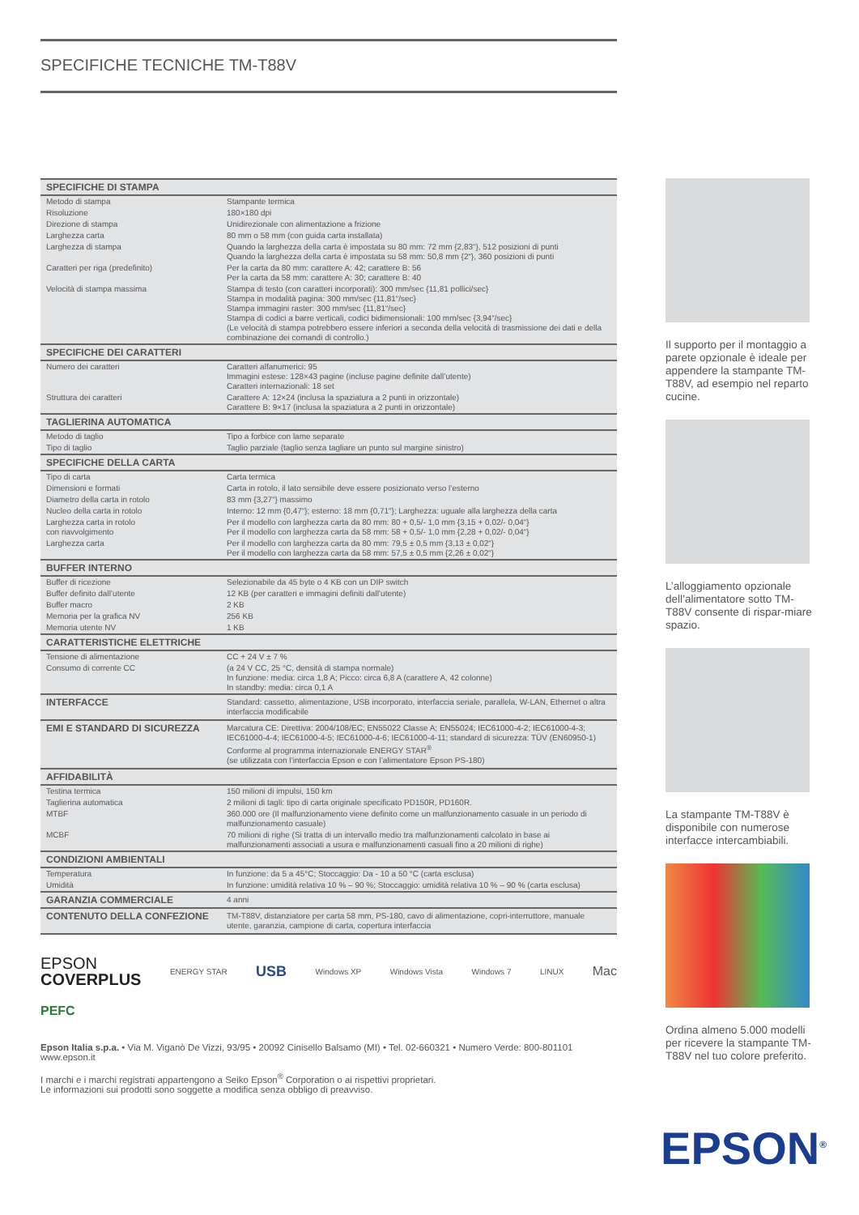SPECIFICHE TECNICHE TM-T88V
| SPECIFICHE DI STAMPA | |
| Metodo di stampa | Stampante termica |
| Risoluzione | 180×180 dpi |
| Direzione di stampa | Unidirezionale con alimentazione a frizione |
| Larghezza carta | 80 mm o 58 mm (con guida carta installata) |
| Larghezza di stampa | Quando la larghezza della carta è impostata su 80 mm: 72 mm {2,83“}, 512 posizioni di punti Quando la larghezza della carta è impostata su 58 mm: 50,8 mm {2“}, 360 posizioni di punti |
| Caratteri per riga (predefinito) | Per la carta da 80 mm: carattere A: 42; carattere B: 56 Per la carta da 58 mm: carattere A: 30; carattere B: 40 |
| Velocità di stampa massima | Stampa di testo (con caratteri incorporati): 300 mm/sec {11,81 pollici/sec} Stampa in modalità pagina: 300 mm/sec {11,81“/sec} Stampa immagini raster: 300 mm/sec {11,81“/sec} Stampa di codici a barre verticali, codici bidimensionali: 100 mm/sec {3,94“/sec} (Le velocità di stampa potrebbero essere inferiori a seconda della velocità di trasmissione dei dati e della combinazione dei comandi di controllo.) |
| SPECIFICHE DEI CARATTERI | |
| Numero dei caratteri | Caratteri alfanumerici: 95 Immagini estese: 128×43 pagine (incluse pagine definite dall’utente) Caratteri internazionali: 18 set |
| Struttura dei caratteri | Carattere A: 12×24 (inclusa la spaziatura a 2 punti in orizzontale) Carattere B: 9×17 (inclusa la spaziatura a 2 punti in orizzontale) |
| TAGLIERINA AUTOMATICA | |
| Metodo di taglio | Tipo a forbice con lame separate |
| Tipo di taglio | Taglio parziale (taglio senza tagliare un punto sul margine sinistro) |
| SPECIFICHE DELLA CARTA | |
| Tipo di carta | Carta termica |
| Dimensioni e formati | Carta in rotolo, il lato sensibile deve essere posizionato verso l’esterno |
| Diametro della carta in rotolo | 83 mm {3,27“} massimo |
| Nucleo della carta in rotolo | Interno: 12 mm {0,47“}; esterno: 18 mm {0,71“}; Larghezza: uguale alla larghezza della carta |
| Larghezza carta in rotolo con riavvolgimento | Per il modello con larghezza carta da 80 mm: 80 + 0,5/- 1,0 mm {3,15 + 0,02/- 0,04“} Per il modello con larghezza carta da 58 mm: 58 + 0,5/- 1,0 mm {2,28 + 0,02/- 0,04“} |
| Larghezza carta | Per il modello con larghezza carta da 80 mm: 79,5 ± 0,5 mm {3,13 ± 0,02“} Per il modello con larghezza carta da 58 mm: 57,5 ± 0,5 mm {2,26 ± 0,02“} |
| BUFFER INTERNO | |
| Buffer di ricezione | Selezionabile da 45 byte o 4 KB con un DIP switch |
| Buffer definito dall’utente | 12 KB (per caratteri e immagini definiti dall’utente) |
| Buffer macro | 2 KB |
| Memoria per la grafica NV | 256 KB |
| Memoria utente NV | 1 KB |
| CARATTERISTICHE ELETTRICHE | |
| Tensione di alimentazione | CC + 24 V ± 7 % |
| Consumo di corrente CC | (a 24 V CC, 25 °C, densità di stampa normale) In funzione: media: circa 1,8 A; Picco: circa 6,8 A (carattere A, 42 colonne) In standby: media: circa 0,1 A |
| INTERFACCE | Standard: cassetto, alimentazione, USB incorporato, interfaccia seriale, parallela, W-LAN, Ethernet o altra interfaccia modificabile |
| EMI E STANDARD DI SICUREZZA | Marcatura CE: Direttiva: 2004/108/EC; EN55022 Classe A; EN55024; IEC61000-4-2; IEC61000-4-3; IEC61000-4-4; IEC61000-4-5; IEC61000-4-6; IEC61000-4-11; standard di sicurezza: TÜV (EN60950-1) Conforme al programma internazionale ENERGY STAR<sup>®</sup> (se utilizzata con l’interfaccia Epson e con l’alimentatore Epson PS-180) |
| AFFIDABILITÀ | |
| Testina termica | 150 milioni di impulsi, 150 km |
| Taglierina automatica | 2 milioni di tagli: tipo di carta originale specificato PD150R, PD160R. |
| MTBF | 360.000 ore (Il malfunzionamento viene definito come un malfunzionamento casuale in un periodo di malfunzionamento casuale) |
| MCBF | 70 milioni di righe (Si tratta di un intervallo medio tra malfunzionamenti calcolato in base ai malfunzionamenti associati a usura e malfunzionamenti casuali fino a 20 milioni di righe) |
| CONDIZIONI AMBIENTALI | |
| Temperatura | In funzione: da 5 a 45°C; Stoccaggio: Da - 10 a 50 °C (carta esclusa) |
| Umidità | In funzione: umidità relativa 10 % – 90 %; Stoccaggio: umidità relativa 10 % – 90 % (carta esclusa) |
| GARANZIA COMMERCIALE | 4 anni |
| CONTENUTO DELLA CONFEZIONE | TM-T88V, distanziatore per carta 58 mm, PS-180, cavo di alimentazione, copri-interruttore, manuale utente, garanzia, campione di carta, copertura interfaccia |
EPSON
COVERPLUS
ENERGY STAR USB Windows XP Windows Vista Windows 7 LINUX Mac
PEFC
Epson Italia s.p.a. • Via M. Viganò De Vizzi, 93/95 • 20092 Cinisello Balsamo (MI) • Tel. 02-660321 • Numero Verde: 800-801101
www.epson.it
I marchi e i marchi registrati appartengono a Seiko Epson<sup>®</sup> Corporation o ai rispettivi proprietari.
Le informazioni sui prodotti sono soggette a modifica senza obbligo di preavviso.
Il supporto per il montaggio a parete opzionale è ideale per appendere la stampante TM-T88V, ad esempio nel reparto cucine.
L’alloggiamento opzionale dell’alimentatore sotto TM-T88V consente di rispar-miare spazio.
La stampante TM-T88V è disponibile con numerose interfacce intercambiabili.
Ordina almeno 5.000 modelli per ricevere la stampante TM-T88V nel tuo colore preferito.
EPSON<sup>®</sup>